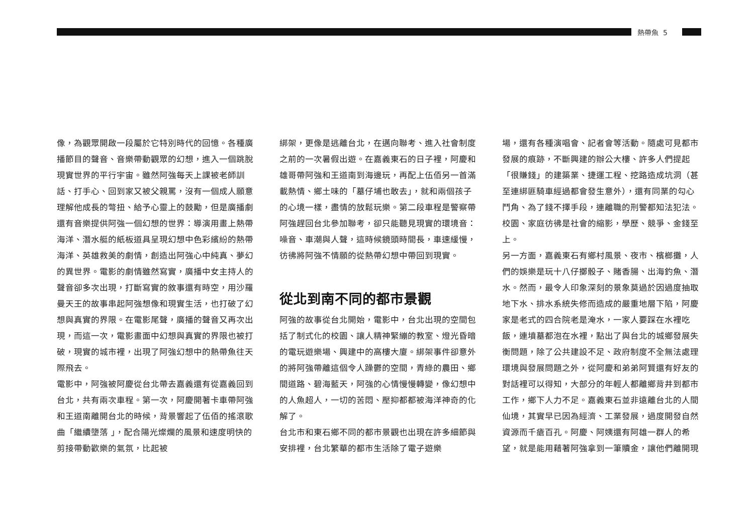熱帶魚 5
像，為觀眾開啟一段屬於它特別時代的回憶。各種廣播節目的聲音、音樂帶動觀眾的幻想，進入一個跳脫現實世界的平行宇宙。雖然阿強每天上課被老師訓話、打手心、回到家又被父親罵，沒有一個成人願意理解他成長的彆扭、給予心靈上的鼓勵，但是廣播劇還有音樂提供阿強一個幻想的世界：導演用畫上熱帶海洋、潛水艇的紙板道具呈現幻想中色彩繽紛的熱帶海洋、英雄救美的劇情，創造出阿強心中純真、夢幻的異世界。電影的劇情雖然寫實，廣播中女主持人的聲音卻多次出現，打斷寫實的敘事還有時空，用沙羅曼天王的故事串起阿強想像和現實生活，也打破了幻想與真實的界限。在電影尾聲，廣播的聲音又再次出現，而這一次，電影畫面中幻想與真實的界限也被打破，現實的城市裡，出現了阿強幻想中的熱帶魚往天際飛去。
電影中，阿強被阿慶從台北帶去嘉義還有從嘉義回到台北，共有兩次車程。第一次，阿慶開著卡車帶阿強和王道南離開台北的時候，背景響起了伍佰的搖滾歌曲「繼續墮落 」，配合陽光燦爛的風景和速度明快的剪接帶動歡樂的氣氛，比起被
綁架，更像是逃離台北，在邁向聯考、進入社會制度之前的一次暑假出遊。在嘉義東石的日子裡，阿慶和雄哥帶阿強和王道南到海邊玩，再配上伍佰另一首滿載熱情、鄉土味的「墓仔埔也敢去」，就和兩個孩子的心境一樣，盡情的放鬆玩樂。第二段車程是警察帶阿強趕回台北參加聯考，卻只能聽見現實的環境音：噪音、車潮與人聲，這時候鏡頭時間長，車速緩慢，彷彿將阿強不情願的從熱帶幻想中帶回到現實。
從北到南不同的都市景觀
阿強的故事從台北開始，電影中，台北出現的空間包括了制式化的校園、讓人精神緊繃的教室、燈光昏暗的電玩遊樂場、興建中的高樓大廈。綁架事件卻意外的將阿強帶離這個令人躁鬱的空間，青綠的農田、鄉間道路、碧海藍天，阿強的心情慢慢轉變，像幻想中的人魚超人，一切的苦悶、壓抑都都被海洋神奇的化解了。
台北市和東石鄉不同的都市景觀也出現在許多細節與安排裡，台北繁華的都市生活除了電子遊樂
場，還有各種演唱會、記者會等活動。隨處可見都市發展的痕跡，不斷興建的辦公大樓、許多人們提起「很賺錢」的建築業、捷運工程、挖路造成坑洞（甚至連綁匪騎車經過都會發生意外），還有同業的勾心鬥角、為了錢不擇手段，連離職的刑警都知法犯法。校園、家庭彷彿是社會的縮影，學歷、競爭、金錢至上。
另一方面，嘉義東石有鄉村風景、夜市、檳榔攤，人們的娛樂是玩十八仔擲骰子、賭香腸、出海釣魚、潛水。然而，最令人印象深刻的景象莫過於因過度抽取地下水、排水系統失修而造成的嚴重地層下陷，阿慶家是老式的四合院老是淹水，一家人要踩在水裡吃飯，連墳墓都泡在水裡，點出了與台北的城鄉發展失衡問題，除了公共建設不足、政府制度不全無法處理環境與發展問題之外，從阿慶和弟弟阿賢還有好友的對話裡可以得知，大部分的年輕人都離鄉背井到都市工作，鄉下人力不足。嘉義東石並非遠離台北的人間仙境，其實早已因為經濟、工業發展，過度開發自然資源而千瘡百孔。阿慶、阿姨還有阿雄一群人的希望，就是能用藉著阿強拿到一筆贖金，讓他們離開現